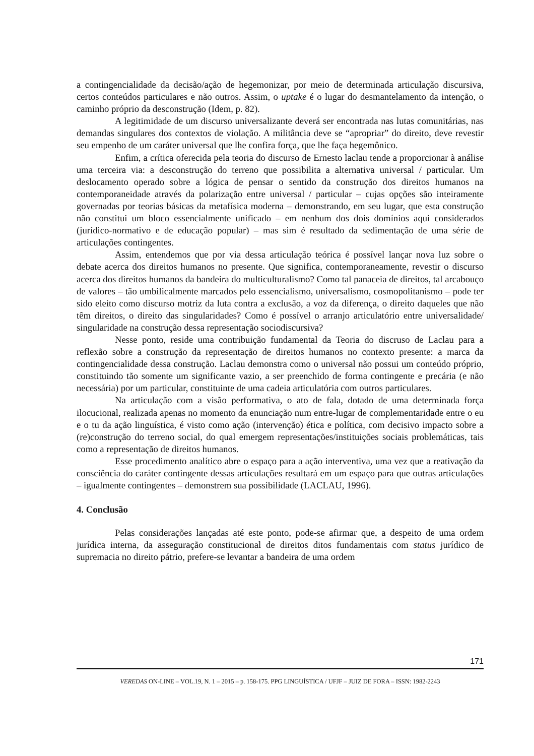a contingencialidade da decisão/ação de hegemonizar, por meio de determinada articulação discursiva, certos conteúdos particulares e não outros. Assim, o uptake é o lugar do desmantelamento da intenção, o caminho próprio da desconstrução (Idem, p. 82).
A legitimidade de um discurso universalizante deverá ser encontrada nas lutas comunitárias, nas demandas singulares dos contextos de violação. A militância deve se “apropriar” do direito, deve revestir seu empenho de um caráter universal que lhe confira força, que lhe faça hegemônico.
Enfim, a crítica oferecida pela teoria do discurso de Ernesto laclau tende a proporcionar à análise uma terceira via: a desconstrução do terreno que possibilita a alternativa universal / particular. Um deslocamento operado sobre a lógica de pensar o sentido da construção dos direitos humanos na contemporaneidade através da polarização entre universal / particular – cujas opções são inteiramente governadas por teorias básicas da metafísica moderna – demonstrando, em seu lugar, que esta construção não constitui um bloco essencialmente unificado – em nenhum dos dois domínios aqui considerados (jurídico-normativo e de educação popular) – mas sim é resultado da sedimentação de uma série de articulações contingentes.
Assim, entendemos que por via dessa articulação teórica é possível lançar nova luz sobre o debate acerca dos direitos humanos no presente. Que significa, contemporaneamente, revestir o discurso acerca dos direitos humanos da bandeira do multiculturalismo? Como tal panaceia de direitos, tal arcabouço de valores – tão umbilicalmente marcados pelo essencialismo, universalismo, cosmopolitanismo – pode ter sido eleito como discurso motriz da luta contra a exclusão, a voz da diferença, o direito daqueles que não têm direitos, o direito das singularidades? Como é possível o arranjo articulatório entre universalidade/ singularidade na construção dessa representação sociodiscursiva?
Nesse ponto, reside uma contribuição fundamental da Teoria do discruso de Laclau para a reflexão sobre a construção da representação de direitos humanos no contexto presente: a marca da contingencialidade dessa construção. Laclau demonstra como o universal não possui um conteúdo próprio, constituindo tão somente um significante vazio, a ser preenchido de forma contingente e precária (e não necessária) por um particular, constituinte de uma cadeia articulatória com outros particulares.
Na articulação com a visão performativa, o ato de fala, dotado de uma determinada força ilocucional, realizada apenas no momento da enunciação num entre-lugar de complementaridade entre o eu e o tu da ação linguística, é visto como ação (intervenção) ética e política, com decisivo impacto sobre a (re)construção do terreno social, do qual emergem representações/instituições sociais problemáticas, tais como a representação de direitos humanos.
Esse procedimento analítico abre o espaço para a ação interventiva, uma vez que a reativação da consciência do caráter contingente dessas articulações resultará em um espaço para que outras articulações – igualmente contingentes – demonstrem sua possibilidade (LACLAU, 1996).
4. Conclusão
Pelas considerações lançadas até este ponto, pode-se afirmar que, a despeito de uma ordem jurídica interna, da asseguração constitucional de direitos ditos fundamentais com status jurídico de supremacia no direito pátrio, prefere-se levantar a bandeira de uma ordem
171
VEREDAS ON-LINE – VOL.19, N. 1 – 2015 – p. 158-175. PPG LINGUÍSTICA / UFJF – JUIZ DE FORA – ISSN: 1982-2243